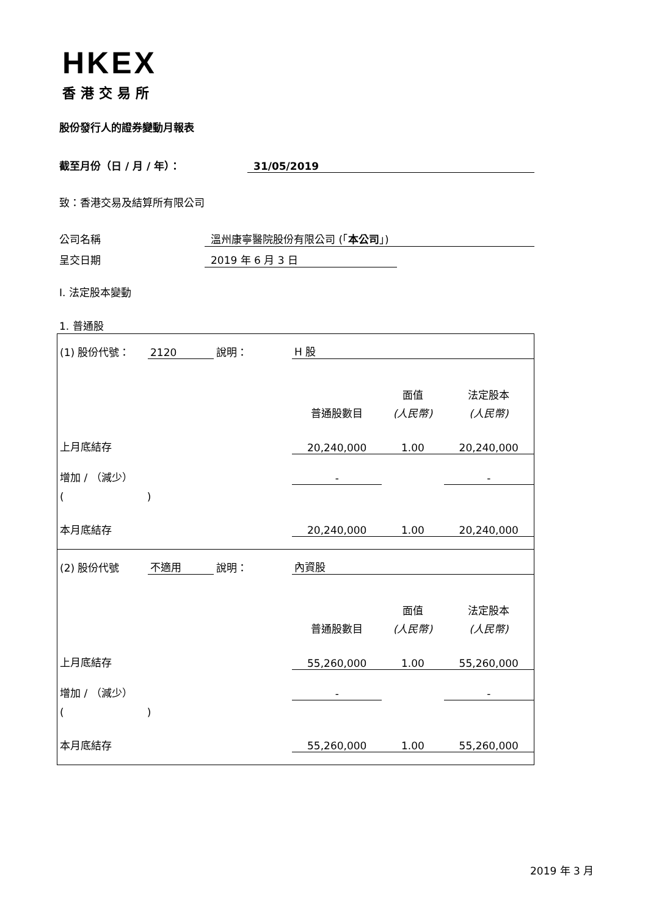HKEX
香港交易所
股份發行人的證券變動月報表
截至月份（日 / 月 / 年）： 31/05/2019
致：香港交易及結算所有限公司
公司名稱 溫州康寧醫院股份有限公司 (「本公司」)
呈交日期 2019 年 6 月 3 日
I. 法定股本變動
1. 普通股
| (1) 股份代號： | 2120 | 說明： | H 股 | | |
| | | | | 面值 | 法定股本 |
| | | | 普通股數目 | (人民幣) | (人民幣) |
| 上月底結存 | | | 20,240,000 | 1.00 | 20,240,000 |
| 增加 / （減少） | | | - | | - |
| ( ) | | | | | |
| 本月底結存 | | | 20,240,000 | 1.00 | 20,240,000 |
| (2) 股份代號 | 不適用 | 說明： | 內資股 | | |
| | | | | 面值 | 法定股本 |
| | | | 普通股數目 | (人民幣) | (人民幣) |
| 上月底結存 | | | 55,260,000 | 1.00 | 55,260,000 |
| 增加 / （減少） | | | - | | - |
| ( ) | | | | | |
| 本月底結存 | | | 55,260,000 | 1.00 | 55,260,000 |
2019 年 3 月